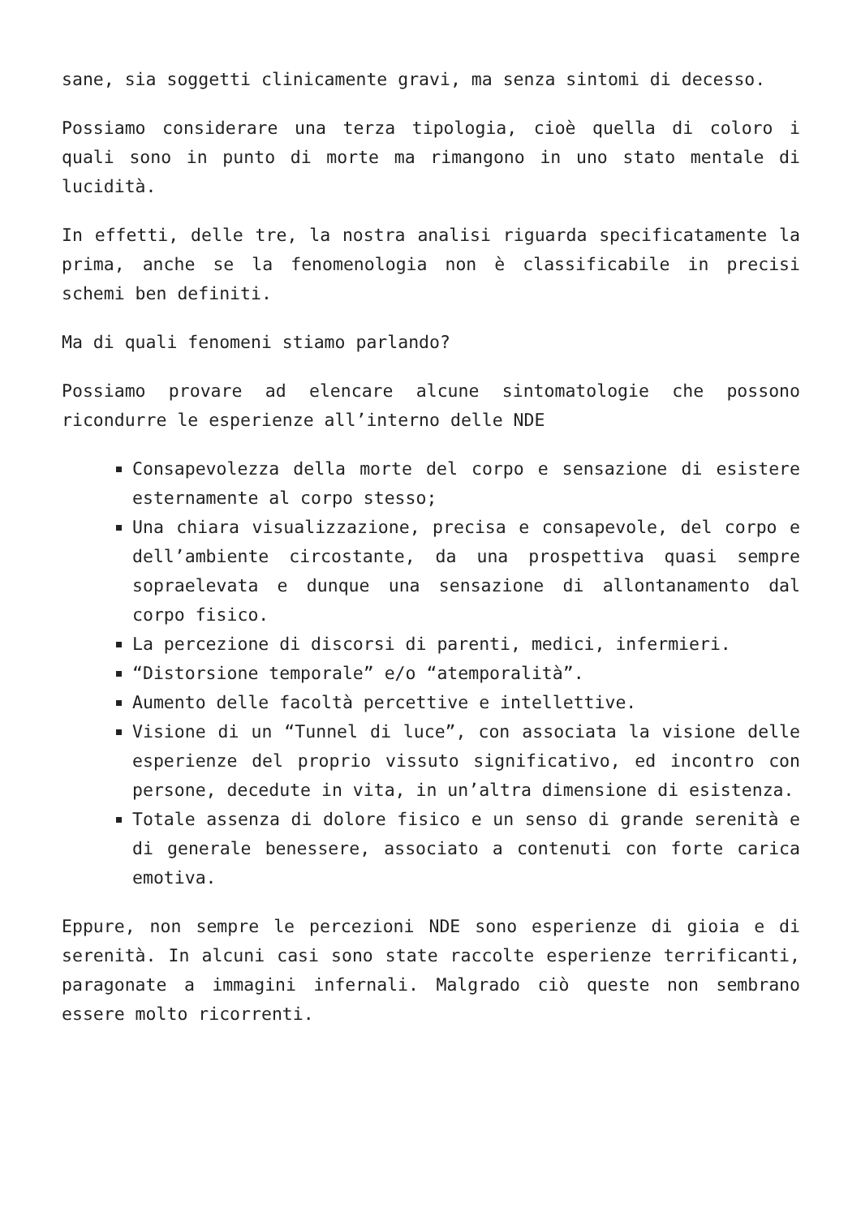sane, sia soggetti clinicamente gravi, ma senza sintomi di decesso.
Possiamo considerare una terza tipologia, cioè quella di coloro i quali sono in punto di morte ma rimangono in uno stato mentale di lucidità.
In effetti, delle tre, la nostra analisi riguarda specificatamente la prima, anche se la fenomenologia non è classificabile in precisi schemi ben definiti.
Ma di quali fenomeni stiamo parlando?
Possiamo provare ad elencare alcune sintomatologie che possono ricondurre le esperienze all’interno delle NDE
Consapevolezza della morte del corpo e sensazione di esistere esternamente al corpo stesso;
Una chiara visualizzazione, precisa e consapevole, del corpo e dell’ambiente circostante, da una prospettiva quasi sempre sopraelevata e dunque una sensazione di allontanamento dal corpo fisico.
La percezione di discorsi di parenti, medici, infermieri.
“Distorsione temporale” e/o “atemporalità”.
Aumento delle facoltà percettive e intellettive.
Visione di un “Tunnel di luce”, con associata la visione delle esperienze del proprio vissuto significativo, ed incontro con persone, decedute in vita, in un’altra dimensione di esistenza.
Totale assenza di dolore fisico e un senso di grande serenità e di generale benessere, associato a contenuti con forte carica emotiva.
Eppure, non sempre le percezioni NDE sono esperienze di gioia e di serenità. In alcuni casi sono state raccolte esperienze terrificanti, paragonate a immagini infernali. Malgrado ciò queste non sembrano essere molto ricorrenti.